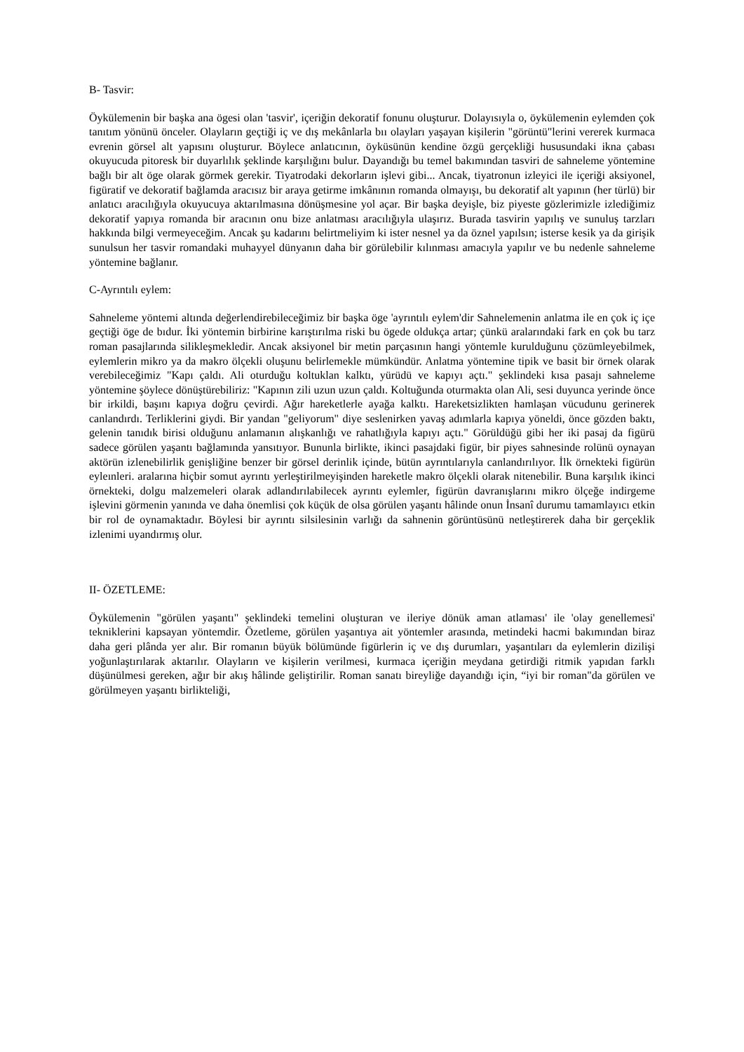B- Tasvir:
Öykülemenin bir başka ana ögesi olan 'tasvir', içeriğin dekoratif fonunu oluşturur. Dolayısıyla o, öykülemenin eylemden çok tanıtım yönünü önceler. Olayların geçtiği iç ve dış mekânlarla bıı olayları yaşayan kişilerin "görüntü"lerini vererek kurmaca evrenin görsel alt yapısını oluşturur. Böylece anlatıcının, öyküsünün kendine özgü gerçekliği hususundaki ikna çabası okuyucuda pitoresk bir duyarlılık şeklinde karşılığını bulur. Dayandığı bu temel bakımından tasviri de sahneleme yöntemine bağlı bir alt öge olarak görmek gerekir. Tiyatrodaki dekorların işlevi gibi... Ancak, tiyatronun izleyici ile içeriği aksiyonel, figüratif ve dekoratif bağlamda aracısız bir araya getirme imkânının romanda olmayışı, bu dekoratif alt yapının (her türlü) bir anlatıcı aracılığıyla okuyucuya aktarılmasına dönüşmesine yol açar. Bir başka deyişle, biz piyeste gözlerimizle izlediğimiz dekoratif yapıya romanda bir aracının onu bize anlatması aracılığıyla ulaşırız. Burada tasvirin yapılış ve sunuluş tarzları hakkında bilgi vermeyeceğim. Ancak şu kadarını belirtmeliyim ki ister nesnel ya da öznel yapılsın; isterse kesik ya da girişik sunulsun her tasvir romandaki muhayyel dünyanın daha bir görülebilir kılınması amacıyla yapılır ve bu nedenle sahneleme yöntemine bağlanır.
C-Ayrıntılı eylem:
Sahneleme yöntemi altında değerlendirebileceğimiz bir başka öge 'ayrıntılı eylem'dir Sahnelemenin anlatma ile en çok iç içe geçtiği öge de bıdur. İki yöntemin birbirine karıştırılma riski bu ögede oldukça artar; çünkü aralarındaki fark en çok bu tarz roman pasajlarında silikleşmekledir. Ancak aksiyonel bir metin parçasının hangi yöntemle kurulduğunu çözümleyebilmek, eylemlerin mikro ya da makro ölçekli oluşunu belirlemekle mümkündür. Anlatma yöntemine tipik ve basit bir örnek olarak verebileceğimiz "Kapı çaldı. Ali oturduğu koltuklan kalktı, yürüdü ve kapıyı açtı." şeklindeki kısa pasajı sahneleme yöntemine şöylece dönüştürebiliriz: "Kapının zili uzun uzun çaldı. Koltuğunda oturmakta olan Ali, sesi duyunca yerinde önce bir irkildi, başını kapıya doğru çevirdi. Ağır hareketlerle ayağa kalktı. Hareketsizlikten hamlaşan vücudunu gerinerek canlandırdı. Terliklerini giydi. Bir yandan "geliyorum" diye seslenirken yavaş adımlarla kapıya yöneldi, önce gözden baktı, gelenin tanıdık birisi olduğunu anlamanın alışkanlığı ve rahatlığıyla kapıyı açtı." Görüldüğü gibi her iki pasaj da figürü sadece görülen yaşantı bağlamında yansıtıyor. Bununla birlikte, ikinci pasajdaki figür, bir piyes sahnesinde rolünü oynayan aktörün izlenebilirlik genişliğine benzer bir görsel derinlik içinde, bütün ayrıntılarıyla canlandırılıyor. İlk örnekteki figürün eyleınleri. aralarına hiçbir somut ayrıntı yerleştirilmeyişinden hareketle makro ölçekli olarak nitenebilir. Buna karşılık ikinci örnekteki, dolgu malzemeleri olarak adlandırılabilecek ayrıntı eylemler, figürün davranışlarını mikro ölçeğe indirgeme işlevini görmenin yanında ve daha önemlisi çok küçük de olsa görülen yaşantı hâlinde onun İnsanî durumu tamamlayıcı etkin bir rol de oynamaktadır. Böylesi bir ayrıntı silsilesinin varlığı da sahnenin görüntüsünü netleştirerek daha bir gerçeklik izlenimi uyandırmış olur.
II- ÖZETLEME:
Öykülemenin "görülen yaşantı" şeklindeki temelini oluşturan ve ileriye dönük aman atlaması' ile 'olay genellemesi' tekniklerini kapsayan yöntemdir. Özetleme, görülen yaşantıya ait yöntemler arasında, metindeki hacmi bakımından biraz daha geri plânda yer alır. Bir romanın büyük bölümünde figürlerin iç ve dış durumları, yaşantıları da eylemlerin dizilişi yoğunlaştırılarak aktarılır. Olayların ve kişilerin verilmesi, kurmaca içeriğin meydana getirdiği ritmik yapıdan farklı düşünülmesi gereken, ağır bir akış hâlinde geliştirilir. Roman sanatı bireyliğe dayandığı için, “iyi bir roman"da görülen ve görülmeyen yaşantı birlikteliği,